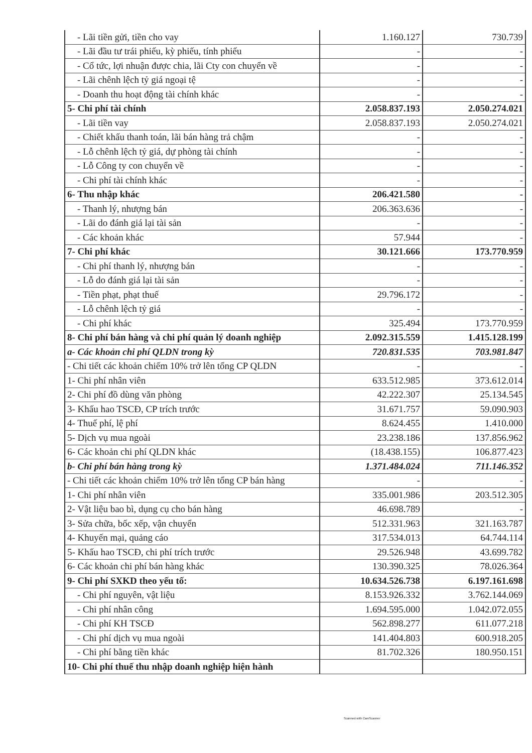| - Lãi tiền gửi, tiền cho vay | 1.160.127 | 730.739 |
| - Lãi đầu tư trái phiếu, kỳ phiếu, tính phiếu | - | - |
| - Cổ tức, lợi nhuận được chia, lãi Cty con chuyển về | - | - |
| - Lãi chênh lệch tỷ giá ngoại tệ | - | - |
| - Doanh thu hoạt động tài chính khác | - | - |
| 5- Chi phí tài chính | 2.058.837.193 | 2.050.274.021 |
| - Lãi tiền vay | 2.058.837.193 | 2.050.274.021 |
| - Chiết khấu thanh toán, lãi bán hàng trả chậm | - | - |
| - Lỗ chênh lệch tỷ giá, dự phòng tài chính | - | - |
| - Lỗ Công ty con chuyển về | - | - |
| - Chi phí tài chính khác | - | - |
| 6- Thu nhập khác | 206.421.580 | - |
| - Thanh lý, nhượng bán | 206.363.636 | - |
| - Lãi do đánh giá lại tài sản | - | - |
| - Các khoản khác | 57.944 | - |
| 7- Chi phí khác | 30.121.666 | 173.770.959 |
| - Chi phí thanh lý, nhượng bán | - | - |
| - Lỗ do đánh giá lại tài sản | - | - |
| - Tiền phạt, phạt thuế | 29.796.172 | - |
| - Lỗ chênh lệch tỷ giá | - | - |
| - Chi phí khác | 325.494 | 173.770.959 |
| 8- Chi phí bán hàng và chi phí quản lý doanh nghiệp | 2.092.315.559 | 1.415.128.199 |
| a- Các khoản chi phí QLDN trong kỳ | 720.831.535 | 703.981.847 |
| - Chi tiết các khoản chiếm 10% trở lên tổng CP QLDN | - | - |
| 1- Chi phí nhân viên | 633.512.985 | 373.612.014 |
| 2- Chi phí đồ dùng văn phòng | 42.222.307 | 25.134.545 |
| 3- Khấu hao TSCĐ, CP trích trước | 31.671.757 | 59.090.903 |
| 4- Thuế phí, lệ phí | 8.624.455 | 1.410.000 |
| 5- Dịch vụ mua ngoài | 23.238.186 | 137.856.962 |
| 6- Các khoản chi phí QLDN khác | (18.438.155) | 106.877.423 |
| b- Chi phí bán hàng trong kỳ | 1.371.484.024 | 711.146.352 |
| - Chi tiết các khoản chiếm 10% trở lên tổng CP bán hàng | - | - |
| 1- Chi phí nhân viên | 335.001.986 | 203.512.305 |
| 2- Vật liệu bao bì, dụng cụ cho bán hàng | 46.698.789 | - |
| 3- Sửa chữa, bốc xếp, vận chuyển | 512.331.963 | 321.163.787 |
| 4- Khuyến mại, quảng cáo | 317.534.013 | 64.744.114 |
| 5- Khấu hao TSCĐ, chi phí trích trước | 29.526.948 | 43.699.782 |
| 6- Các khoản chi phí bán hàng khác | 130.390.325 | 78.026.364 |
| 9- Chi phí SXKD theo yếu tố: | 10.634.526.738 | 6.197.161.698 |
| - Chi phí nguyên, vật liệu | 8.153.926.332 | 3.762.144.069 |
| - Chi phí nhân công | 1.694.595.000 | 1.042.072.055 |
| - Chi phí KH TSCĐ | 562.898.277 | 611.077.218 |
| - Chi phí dịch vụ mua ngoài | 141.404.803 | 600.918.205 |
| - Chi phí bằng tiền khác | 81.702.326 | 180.950.151 |
| 10- Chi phí thuế thu nhập doanh nghiệp hiện hành | | |
Scanned with CamScanner